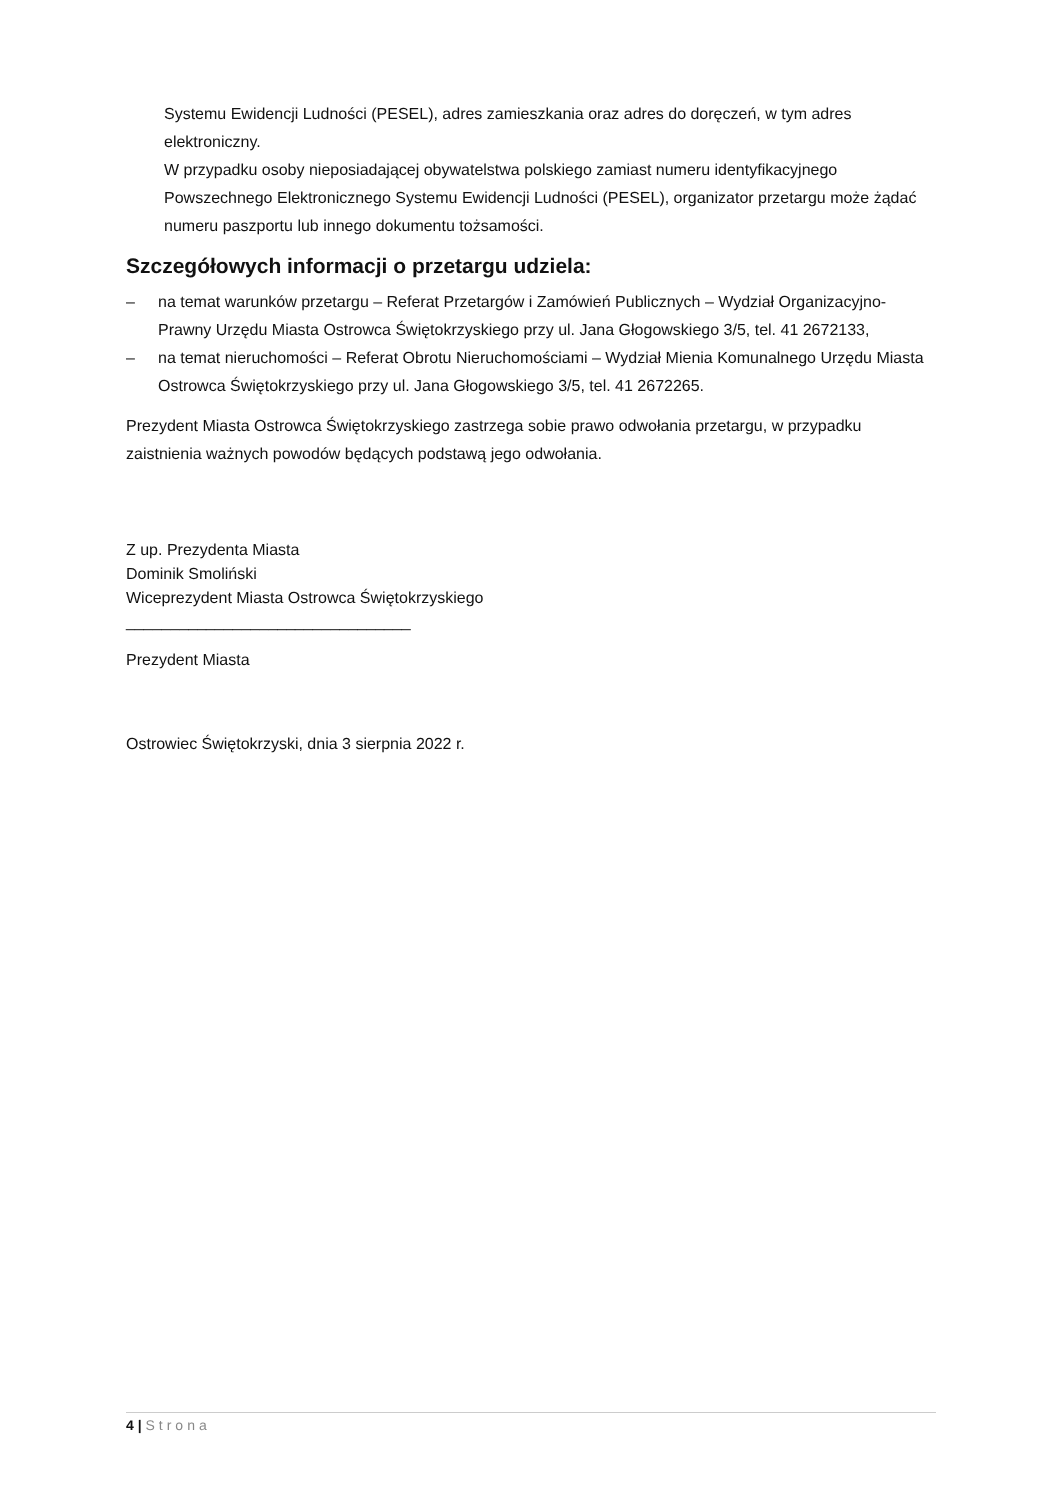Systemu Ewidencji Ludności (PESEL), adres zamieszkania oraz adres do doręczeń, w tym adres elektroniczny.
W przypadku osoby nieposiadającej obywatelstwa polskiego zamiast numeru identyfikacyjnego Powszechnego Elektronicznego Systemu Ewidencji Ludności (PESEL), organizator przetargu może żądać numeru paszportu lub innego dokumentu tożsamości.
Szczegółowych informacji o przetargu udziela:
– na temat warunków przetargu – Referat Przetargów i Zamówień Publicznych – Wydział Organizacyjno-Prawny Urzędu Miasta Ostrowca Świętokrzyskiego przy ul. Jana Głogowskiego 3/5, tel. 41 2672133,
– na temat nieruchomości – Referat Obrotu Nieruchomościami – Wydział Mienia Komunalnego Urzędu Miasta Ostrowca Świętokrzyskiego przy ul. Jana Głogowskiego 3/5, tel. 41 2672265.
Prezydent Miasta Ostrowca Świętokrzyskiego zastrzega sobie prawo odwołania przetargu, w przypadku zaistnienia ważnych powodów będących podstawą jego odwołania.
Z up. Prezydenta Miasta
Dominik Smoliński
Wiceprezydent Miasta Ostrowca Świętokrzyskiego
________________________________
Prezydent Miasta
Ostrowiec Świętokrzyski, dnia 3 sierpnia 2022 r.
4 | Strona